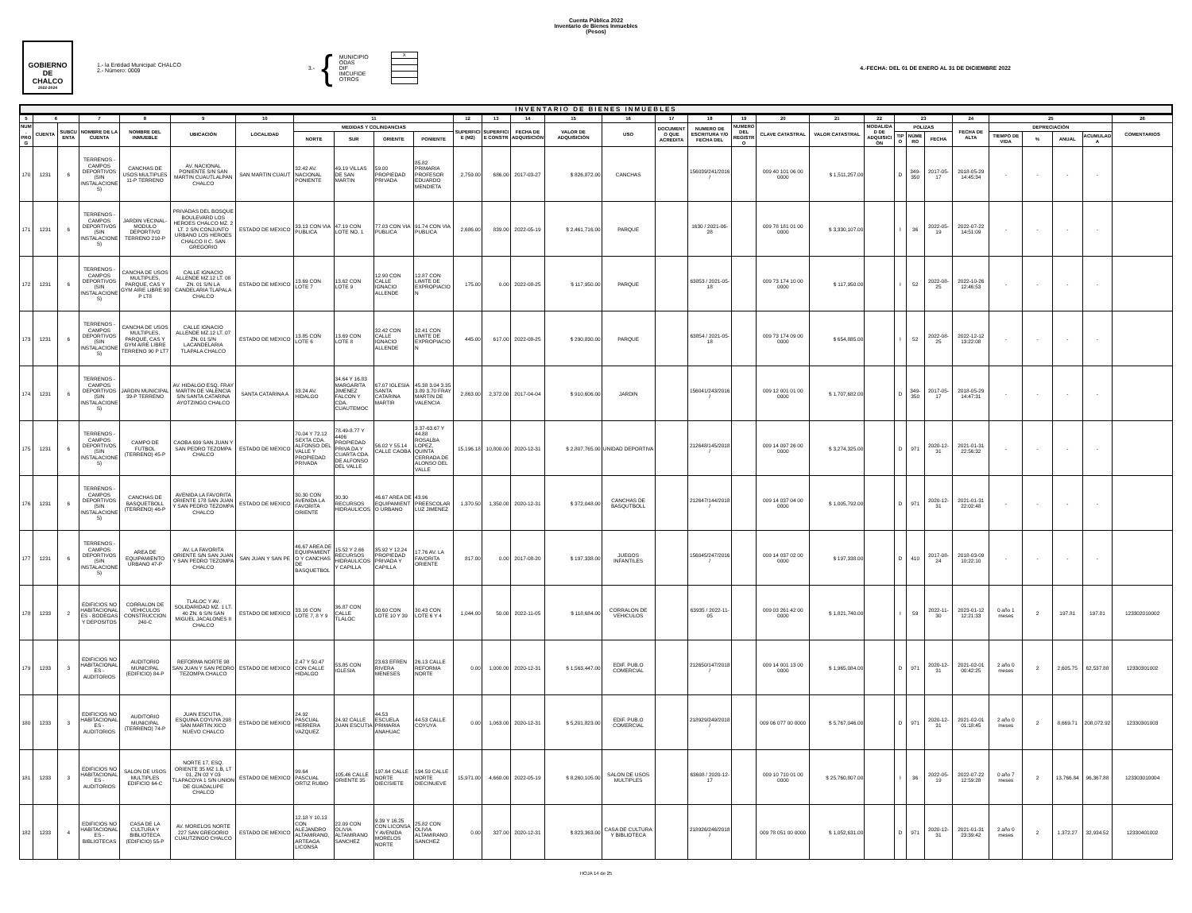Cuenta Pública 2022
Inventario de Bienes Inmuebles
(Pesos)
GOBIERNO DE
CHALCO
2022-2024
1.- la Entidad Municipal: CHALCO
2.- Número: 0009
3.- {
MUNICIPIO
ODAS
DIF
IMCUFIDE
OTROS
| X |
4.-FECHA: DEL 01 DE ENERO AL 31 DE DICIEMBRE 2022
INVENTARIO DE BIENES INMUEBLES
| 5 | 6 | | 7 | 8 | 9 | 10 | 11 | | | | 12 | 13 | 14 | 15 | 16 | 17 | 18 | 19 | 20 | 21 | 22 | 23 | | | 24 | 25 | | | | 26 |
| --- | --- | --- | --- | --- | --- | --- | --- | --- | --- | --- | --- | --- | --- | --- | --- | --- | --- | --- | --- | --- | --- | --- | --- | --- | --- | --- | --- | --- | --- | --- |
| NUM. PROG | CUENTA | SUBCUENTA | NOMBRE DE LA CUENTA | NOMBRE DEL INMUEBLE | UBICACIÓN | LOCALIDAD | MEDIDAS Y COLINDANCIAS | | | | SUPERFICIE (M2) | SUPERFICIE CONSTR | FECHA DE ADQUISICIÓN | VALOR DE ADQUISICIÓN | USO | DOCUMENTO QUE ACREDITA | NUMERO DE ESCRITURA Y/O FECHA DEL | NUMERO DEL REGISTRO | CLAVE CATASTRAL | VALOR CATASTRAL | MODALIDAD DE ADQUISICIÓN | POLIZAS | | | FECHA DE ALTA | DEPRECIACIÓN | | | | COMENTARIOS |
| | | | | | | | NORTE | SUR | ORIENTE | PONIENTE | | | | | | | | | | | | TIPO | NÚMERO | FECHA | | TIEMPO DE VIDA | % | ANUAL | ACUMULADA | |
| 170 | 1231 | 6 | TERRENOS - CAMPOS DEPORTIVOS (SIN INSTALACIONES) | CANCHAS DE USOS MULTIPLES 11-P TERRENO | AV. NACIONAL PONIENTE S/N SAN MARTIN CUAUTLALPAN CHALCO | SAN MARTIN CUAUT | 32.42 AV. NACIONAL PONIENTE | 49.19 VILLAS DE SAN MARTIN | 59.00 PROPIEDAD PRIVADA | 85.82 PRIMARIA PROFESOR EDUARDO MENDIETA | 2,759.00 | 686.00 | 2017-03-27 | $ 826,872.00 | CANCHAS | | 156039/241/2016 / | | 009 40 101 06 00 0000 | $ 1,511,257.00 | | D | 349-350 | 2017-05-17 | 2018-05-29 14:45:34 | - | - | - | - | |
| 171 | 1231 | 6 | TERRENOS - CAMPOS DEPORTIVOS (SIN INSTALACIONES) | JARDIN VECINAL-MODULO DEPORTIVO TERRENO 210-P | PRIVADAS DEL BOSQUE BOULEVARD LOS HEROES CHALCO MZ. 2 LT. 2 S/N CONJUNTO URBANO LOS HEROES CHALCO II C. SAN GREGORIO | ESTADO DE MEXICO | 33.13 CON VIA PUBLICA | 47.19 CON LOTE NO. 1 | 77.03 CON VIA PUBLICA | 91.74 CON VIA PUBLICA | 2,686.00 | 839.00 | 2022-05-19 | $ 2,461,716.00 | PARQUE | | 1630 / 2021-06-28 | | 009 78 181 01 00 0000 | $ 3,330,107.00 | | I | 36 | 2022-05-19 | 2022-07-22 14:51:09 | - | - | - | - | |
| 172 | 1231 | 6 | TERRENOS - CAMPOS DEPORTIVOS (SIN INSTALACIONES) | CANCHA DE USOS MULTIPLES, PARQUE, CAS Y GYM AIRE LIBRE 90 P LT8 | CALLE IGNACIO ALLENDE MZ.12 LT. 08 ZN. 01 S/N LA CANDELARIA TLAPALA CHALCO | ESTADO DE MEXICO | 13.69 CON LOTE 7 | 13.62 CON LOTE 9 | 12.90 CON CALLE IGNACIO ALLENDE | 12.87 CON LIMITE DE EXPROPIACION | 175.00 | 0.00 | 2022-08-25 | $ 117,950.00 | PARQUE | | 63853 / 2021-05-18 | | 009 73 174 10 00 0000 | $ 117,950.00 | | I | 52 | 2022-08-25 | 2022-10-26 12:46:53 | - | - | - | - | |
| 173 | 1231 | 6 | TERRENOS - CAMPOS DEPORTIVOS (SIN INSTALACIONES) | CANCHA DE USOS MULTIPLES, PARQUE, CAS Y GYM AIRE LIBRE TERRENO 90 P LT7 | CALLE IGNACIO ALLENDE MZ.12 LT. 07 ZN. 01 S/N LACANDELARIA TLAPALA CHALCO | ESTADO DE MEXICO | 13.85 CON LOTE 6 | 13.69 CON LOTE 8 | 32.42 CON CALLE IGNACIO ALLENDE | 32.41 CON LIMITE DE EXPROPIACION | 445.00 | 617.00 | 2022-08-25 | $ 290,830.00 | PARQUE | | 63854 / 2021-05-18 | | 009 73 174 09 00 0000 | $ 654,885.00 | | I | 52 | 2022-08-25 | 2022-12-12 13:22:08 | - | - | - | - | |
| 174 | 1231 | 6 | TERRENOS - CAMPOS DEPORTIVOS (SIN INSTALACIONES) | JARDIN MUNICIPAL 39-P TERRENO | AV. HIDALGO ESQ. FRAY MARTIN DE VALENCIA S/N SANTA CATARINA AYOTZINGO CHALCO | SANTA CATARINA A | 33.24 AV. HIDALGO | 34.64 Y 16.83 MARGARITA JIMENEZ FALCON Y CDA. CUAUTEMOC | 67.07 IGLESIA SANTA CATARINA MARTIR | 45.38 3.04 3.35 3.89 3.70 FRAY MARTIN DE VALENCIA | 2,863.00 | 2,372.00 | 2017-04-04 | $ 910,606.00 | JARDIN | | 156041/243/2016 / | | 009 12 001 01 00 0000 | $ 1,707,682.00 | | D | 349-350 | 2017-05-17 | 2018-05-29 14:47:31 | - | - | - | - | |
| 175 | 1231 | 6 | TERRENOS - CAMPOS DEPORTIVOS (SIN INSTALACIONES) | CAMPO DE FUTBOL (TERRENO) 45-P | CAOBA 699 SAN JUAN Y SAN PEDRO TEZOMPA CHALCO | ESTADO DE MEXICO | 70.04 Y 72.12 SEXTA CDA. ALFONSO DEL VALLE Y PROPIEDAD PRIVADA | 78.49-8.77 Y 4406 PROPIEDAD PRIVA DA Y CUARTA CDA. DE ALFONSO DEL VALLE | 56.02 Y 55.14 CALLE CAOBA | 3.37-63.67 Y 44.88 ROSALBA LOPEZ, QUINTA CERRADA DE ALONSO DEL VALLE | 15,196.18 | 10,800.00 | 2020-12-31 | $ 2,807,765.00 | UNIDAD DEPORTIVA | | 212648/145/2018 / | | 009 14 097 26 00 0000 | $ 3,274,325.00 | | D | 971 | 2020-12-31 | 2021-01-31 22:56:32 | - | - | - | - | |
| 176 | 1231 | 6 | TERRENOS - CAMPOS DEPORTIVOS (SIN INSTALACIONES) | CANCHAS DE BASQUETBOLL (TERRENO) 46-P | AVENIDA LA FAVORITA ORIENTE 178 SAN JUAN Y SAN PEDRO TEZOMPA CHALCO | ESTADO DE MEXICO | 30.30 CON AVENIDA LA FAVORITA ORIENTE | 30.30 RECURSOS HIDRAULICOS | 46.67 AREA DE EQUIPAMIENTO URBANO | 43.96 PREESCOLAR LUZ JIMENEZ | 1,370.50 | 1,350.00 | 2020-12-31 | $ 372,048.00 | CANCHAS DE BASQUTBOLL | | 212647/144/2018 / | | 009 14 037 04 00 0000 | $ 1,005,792.00 | | D | 971 | 2020-12-31 | 2021-01-31 22:02:48 | - | - | - | - | |
| 177 | 1231 | 6 | TERRENOS - CAMPOS DEPORTIVOS (SIN INSTALACIONES) | AREA DE EQUIPAMIENTO URBANO 47-P | AV. LA FAVORITA ORIENTE S/N SAN JUAN Y SAN PEDRO TEZOMPA CHALCO | SAN JUAN Y SAN PE | 46.67 AREA DE EQUIPAMIENTO Y CANCHAS DE BASQUETBOL | 15.52 Y 2.66 RECURSOS HIDRAULICOS Y CAPILLA | 35.92 Y 12.24 PROPIEDAD PRIVADA Y CAPILLA | 17.76 AV. LA FAVORITA ORIENTE | 817.00 | 0.00 | 2017-08-20 | $ 197,338.00 | JUEGOS INFANTILES | | 156045/247/2016 / | | 009 14 037 02 00 0000 | $ 197,338.00 | | D | 410 | 2017-08-24 | 2018-03-09 10:22:10 | - | - | - | - | |
| 178 | 1233 | 2 | EDIFICIOS NO HABITACIONALES - BODEGAS Y DEPOSITOS | CORRALON DE VEHICULOS CONSTRUCCION 240-C | TLALOC Y AV. SOLIDARIDAD MZ. 1 LT. 40 ZN. 6 S/N SAN MIGUEL JACALONES II CHALCO | ESTADO DE MEXICO | 33.16 CON LOTE 7, 8 Y 9 | 36.87 CON CALLE TLALOC | 30.60 CON LOTE 10 Y 39 | 30.43 CON LOTE 6 Y 4 | 1,044.00 | 50.00 | 2022-11-05 | $ 118,684.00 | CORRALON DE VEHICULOS | | 63935 / 2022-11-05 | | 009 03 261 42 00 0000 | $ 1,821,740.00 | | I | 59 | 2022-11-30 | 2023-01-12 12:21:33 | 0 año 1 meses | 2 | 197.81 | 197.81 | 123302010002 |
| 179 | 1233 | 3 | EDIFICIOS NO HABITACIONALES - AUDITORIOS | AUDITORIO MUNICIPAL (EDIFICIO) 84-P | REFORMA NORTE 98 SAN JUAN Y SAN PEDRO TEZOMPA CHALCO | ESTADO DE MEXICO | 2.47 Y 50.47 CON CALLE HIDALGO | 53.85 CON IGLESIA | 23.63 EFREN RIVERA MENESES | 26.13 CALLE REFORMA NORTE | 0.00 | 1,000.00 | 2020-12-31 | $ 1,563,447.00 | EDIF. PUB.O COMERCIAL | | 212650/147/2018 / | | 009 14 001 13 00 0000 | $ 1,965,084.00 | | D | 971 | 2020-12-31 | 2021-02-01 00:42:25 | 2 año 0 meses | 2 | 2,605.75 | 62,537.88 | 12330301002 |
| 180 | 1233 | 3 | EDIFICIOS NO HABITACIONALES - AUDITORIOS | AUDITORIO MUNICIPAL (TERRENO) 74-P | JUAN ESCUTIA , ESQUINA COYUYA 298 SAN MARTIN XICO NUEVO CHALCO | ESTADO DE MEXICO | 24.92 PASCUAL HERRERA VAZQUEZ | 24.92 CALLE JUAN ESCUTIA | 44.53 ESCUELA PRIMARIA ANAHUAC | 44.53 CALLE COYUYA | 0.00 | 1,063.00 | 2020-12-31 | $ 5,201,823.00 | EDIF. PUB.O COMERCIAL | | 218929/249/2018 / | | 009 06 077 00 0000 | $ 5,767,046.00 | | D | 971 | 2020-12-31 | 2021-02-01 01:18:45 | 2 año 0 meses | 2 | 8,669.71 | 208,072.92 | 12330301003 |
| 181 | 1233 | 3 | EDIFICIOS NO HABITACIONALES - AUDITORIOS | SALON DE USOS MULTIPLES EDIFICIO 64-C | NORTE 17, ESQ. ORIENTE 35 MZ 1.B, LT 01, ZN 02 Y 03 TLAPACOYA 1 S/N UNION DE GUADALUPE CHALCO | ESTADO DE MEXICO | 99.64 PASCUAL ORTIZ RUBIO | 105.46 CALLE ORIENTE 35 | 197.64 CALLE NORTE DIECISIETE | 194.59 CALLE NORTE DIECINUEVE | 15,971.00 | 4,660.00 | 2022-05-19 | $ 8,260,105.00 | SALON DE USOS MULTIPLES | | 63698 / 2020-12-17 | | 009 10 710 01 00 0000 | $ 25,760,807.00 | | I | 36 | 2022-05-19 | 2022-07-22 12:59:28 | 0 año 7 meses | 2 | 13,766.84 | 96,367.88 | 123303010004 |
| 182 | 1233 | 4 | EDIFICIOS NO HABITACIONALES - BIBLIOTECAS | CASA DE LA CULTURA Y BIBLIOTECA (EDIFICIO) 55-P | AV. MORELOS NORTE 227 SAN GREGORIO CUAUTZINGO CHALCO | ESTADO DE MEXICO | 12.18 Y 10.13 CON ALEJANDRO ALTAMIRANO, ARTEAGA LICONSA | 22.09 CON OLIVIA ALTAMIRANO SANCHEZ | 9.39 Y 16.25 CON LICONSA Y AVENIDA MORELOS NORTE | 25.82 CON OLIVIA ALTAMIRANO SANCHEZ | 0.00 | 327.00 | 2020-12-31 | $ 823,363.00 | CASA DE CULTURA Y BIBLIOTECA | | 218926/246/2018 / | | 009 78 051 00 0000 | $ 1,052,631.00 | | D | 971 | 2020-12-31 | 2021-01-31 23:39:42 | 2 año 0 meses | 2 | 1,372.27 | 32,934.52 | 12330401002 |
HOJA 14 de 25